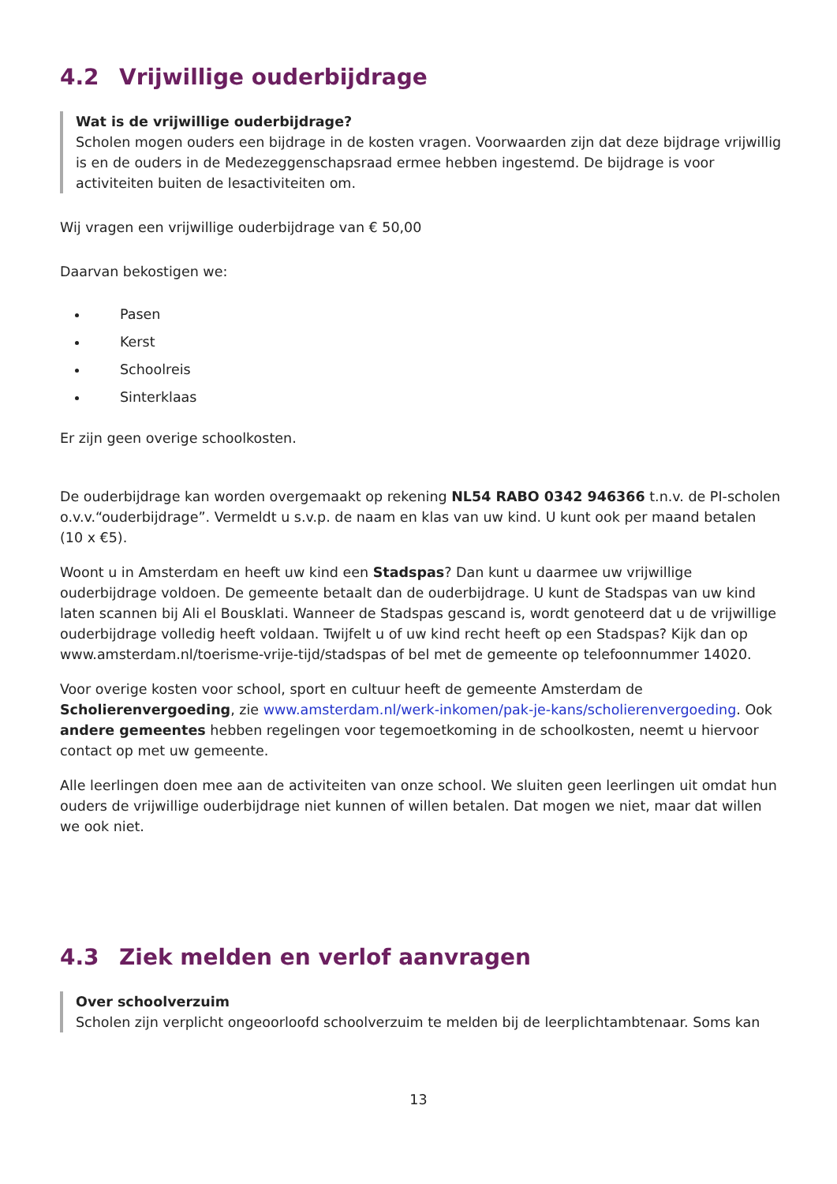4.2 Vrijwillige ouderbijdrage
Wat is de vrijwillige ouderbijdrage?
Scholen mogen ouders een bijdrage in de kosten vragen. Voorwaarden zijn dat deze bijdrage vrijwillig is en de ouders in de Medezeggenschapsraad ermee hebben ingestemd. De bijdrage is voor activiteiten buiten de lesactiviteiten om.
Wij vragen een vrijwillige ouderbijdrage van € 50,00
Daarvan bekostigen we:
Pasen
Kerst
Schoolreis
Sinterklaas
Er zijn geen overige schoolkosten.
De ouderbijdrage kan worden overgemaakt op rekening NL54 RABO 0342 946366 t.n.v. de PI-scholen o.v.v.“ouderbijdrage”. Vermeldt u s.v.p. de naam en klas van uw kind. U kunt ook per maand betalen (10 x €5).
Woont u in Amsterdam en heeft uw kind een Stadspas? Dan kunt u daarmee uw vrijwillige ouderbijdrage voldoen. De gemeente betaalt dan de ouderbijdrage. U kunt de Stadspas van uw kind laten scannen bij Ali el Bousklati. Wanneer de Stadspas gescand is, wordt genoteerd dat u de vrijwillige ouderbijdrage volledig heeft voldaan. Twijfelt u of uw kind recht heeft op een Stadspas? Kijk dan op www.amsterdam.nl/toerisme-vrije-tijd/stadspas of bel met de gemeente op telefoonnummer 14020.
Voor overige kosten voor school, sport en cultuur heeft de gemeente Amsterdam de Scholierenvergoeding, zie www.amsterdam.nl/werk-inkomen/pak-je-kans/scholierenvergoeding. Ook andere gemeentes hebben regelingen voor tegemoetkoming in de schoolkosten, neemt u hiervoor contact op met uw gemeente.
Alle leerlingen doen mee aan de activiteiten van onze school. We sluiten geen leerlingen uit omdat hun ouders de vrijwillige ouderbijdrage niet kunnen of willen betalen. Dat mogen we niet, maar dat willen we ook niet.
4.3 Ziek melden en verlof aanvragen
Over schoolverzuim
Scholen zijn verplicht ongeoorloofd schoolverzuim te melden bij de leerplichtambtenaar. Soms kan
13